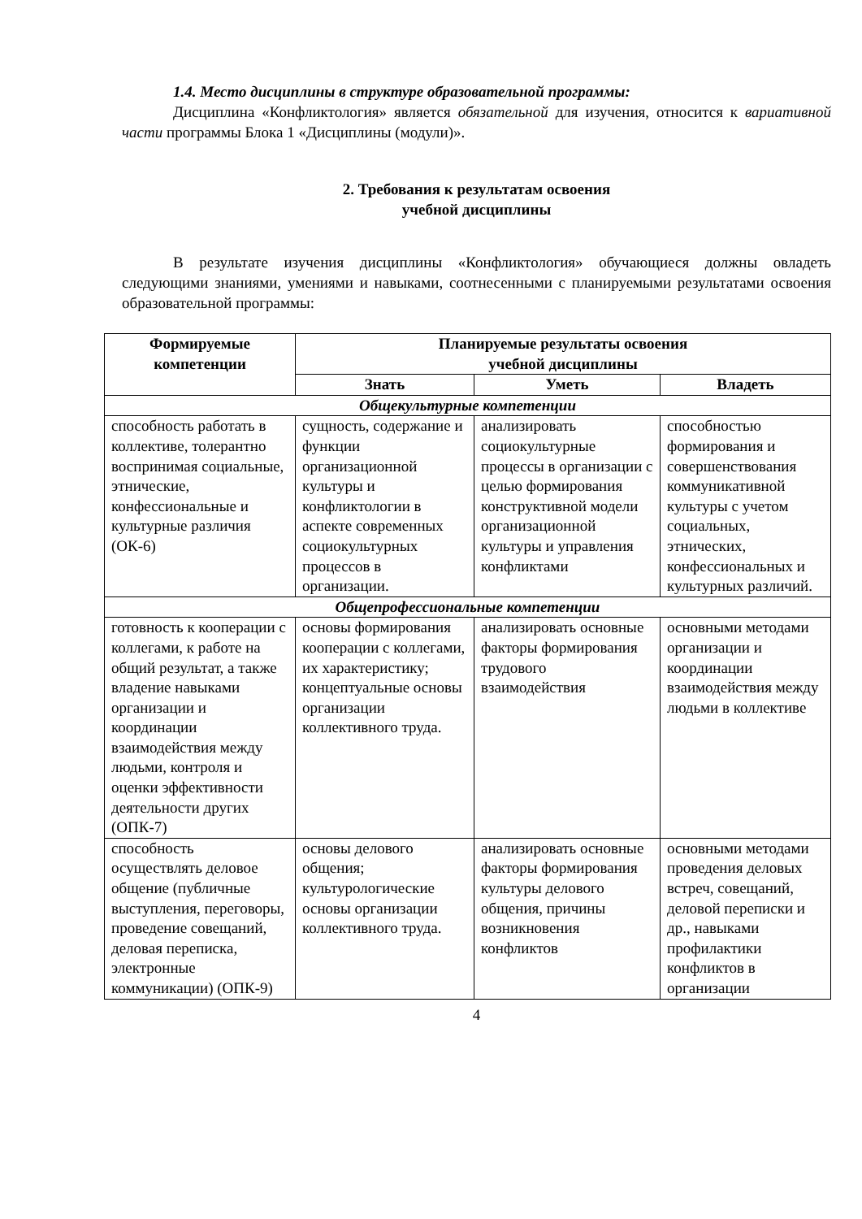1.4. Место дисциплины в структуре образовательной программы:
Дисциплина «Конфликтология» является обязательной для изучения, относится к вариативной части программы Блока 1 «Дисциплины (модули)».
2. Требования к результатам освоения
учебной дисциплины
В результате изучения дисциплины «Конфликтология» обучающиеся должны овладеть следующими знаниями, умениями и навыками, соотнесенными с планируемыми результатами освоения образовательной программы:
| Формируемые компетенции | Планируемые результаты освоения учебной дисциплины | | |
| --- | --- | --- | --- |
| | Знать | Уметь | Владеть |
| Общекультурные компетенции | | | |
| способность работать в коллективе, толерантно воспринимая социальные, этнические, конфессиональные и культурные различия (ОК-6) | сущность, содержание и функции организационной культуры и конфликтологии в аспекте современных социокультурных процессов в организации. | анализировать социокультурные процессы в организации с целью формирования конструктивной модели организационной культуры и управления конфликтами | способностью формирования и совершенствования коммуникативной культуры с учетом социальных, этнических, конфессиональных и культурных различий. |
| Общепрофессиональные компетенции | | | |
| готовность к кооперации с коллегами, к работе на общий результат, а также владение навыками организации и координации взаимодействия между людьми, контроля и оценки эффективности деятельности других (ОПК-7) | основы формирования кооперации с коллегами, их характеристику; концептуальные основы организации коллективного труда. | анализировать основные факторы формирования трудового взаимодействия | основными методами организации и координации взаимодействия между людьми в коллективе |
| способность осуществлять деловое общение (публичные выступления, переговоры, проведение совещаний, деловая переписка, электронные коммуникации) (ОПК-9) | основы делового общения; культурологические основы организации коллективного труда. | анализировать основные факторы формирования культуры делового общения, причины возникновения конфликтов | основными методами проведения деловых встреч, совещаний, деловой переписки и др., навыками профилактики конфликтов в организации |
4